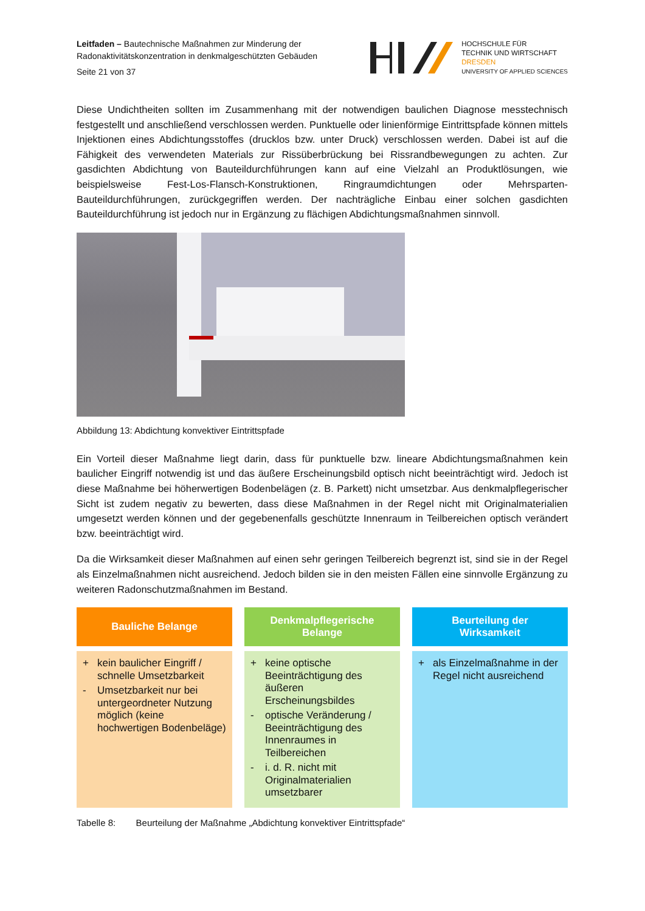Leitfaden – Bautechnische Maßnahmen zur Minderung der
Radonaktivitätskonzentration in denkmalgeschützten Gebäuden
Seite 21 von 37
HOCHSCHULE FÜR
TECHNIK UND WIRTSCHAFT
DRESDEN
UNIVERSITY OF APPLIED SCIENCES
Diese Undichtheiten sollten im Zusammenhang mit der notwendigen baulichen Diagnose messtechnisch festgestellt und anschließend verschlossen werden. Punktuelle oder linienförmige Eintrittspfade können mittels Injektionen eines Abdichtungsstoffes (drucklos bzw. unter Druck) verschlossen werden. Dabei ist auf die Fähigkeit des verwendeten Materials zur Rissüberbrückung bei Rissrandbewegungen zu achten. Zur gasdichten Abdichtung von Bauteildurchführungen kann auf eine Vielzahl an Produktlösungen, wie beispielsweise Fest-Los-Flansch-Konstruktionen, Ringraumdichtungen oder Mehrsparten-Bauteildurchführungen, zurückgegriffen werden. Der nachträgliche Einbau einer solchen gasdichten Bauteildurchführung ist jedoch nur in Ergänzung zu flächigen Abdichtungsmaßnahmen sinnvoll.
Abbildung 13: Abdichtung konvektiver Eintrittspfade
Ein Vorteil dieser Maßnahme liegt darin, dass für punktuelle bzw. lineare Abdichtungsmaßnahmen kein baulicher Eingriff notwendig ist und das äußere Erscheinungsbild optisch nicht beeinträchtigt wird. Jedoch ist diese Maßnahme bei höherwertigen Bodenbelägen (z. B. Parkett) nicht umsetzbar. Aus denkmalpflegerischer Sicht ist zudem negativ zu bewerten, dass diese Maßnahmen in der Regel nicht mit Originalmaterialien umgesetzt werden können und der gegebenenfalls geschützte Innenraum in Teilbereichen optisch verändert bzw. beeinträchtigt wird.
Da die Wirksamkeit dieser Maßnahmen auf einen sehr geringen Teilbereich begrenzt ist, sind sie in der Regel als Einzelmaßnahmen nicht ausreichend. Jedoch bilden sie in den meisten Fällen eine sinnvolle Ergänzung zu weiteren Radonschutzmaßnahmen im Bestand.
| Bauliche Belange | Denkmalpflegerische Belange | Beurteilung der Wirksamkeit |
| --- | --- | --- |
| + kein baulicher Eingriff / schnelle Umsetzbarkeit - Umsetzbarkeit nur bei untergeordneter Nutzung möglich (keine hochwertigen Bodenbeläge) | + keine optische Beeinträchtigung des äußeren Erscheinungsbildes - optische Veränderung / Beeinträchtigung des Innenraumes in Teilbereichen - i. d. R. nicht mit Originalmaterialien umsetzbarer | + als Einzelmaßnahme in der Regel nicht ausreichend |
Tabelle 8: Beurteilung der Maßnahme „Abdichtung konvektiver Eintrittspfade“